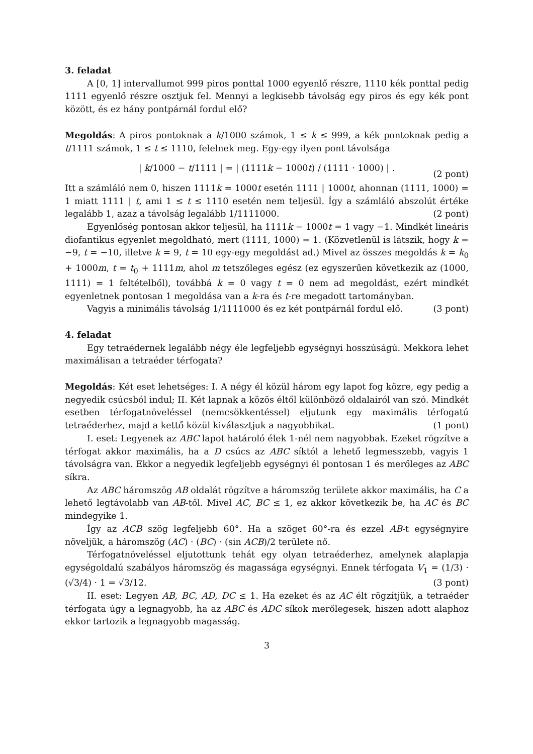3. feladat
A [0, 1] intervallumot 999 piros ponttal 1000 egyenlő részre, 1110 kék ponttal pedig 1111 egyenlő részre osztjuk fel. Mennyi a legkisebb távolság egy piros és egy kék pont között, és ez hány pontpárnál fordul elő?
Megoldás: A piros pontoknak a k/1000 számok, 1 ≤ k ≤ 999, a kék pontoknak pedig a t/1111 számok, 1 ≤ t ≤ 1110, felelnek meg. Egy-egy ilyen pont távolsága
| k/1000 − t/1111 | = | (1111k − 1000t) / (1111 · 1000) | .
(2 pont)
Itt a számláló nem 0, hiszen 1111k = 1000t esetén 1111 | 1000t, ahonnan (1111, 1000) = 1 miatt 1111 | t, ami 1 ≤ t ≤ 1110 esetén nem teljesül. Így a számláló abszolút értéke legalább 1, azaz a távolság legalább 1/1111000. (2 pont)
Egyenlőség pontosan akkor teljesül, ha 1111k − 1000t = 1 vagy −1. Mindkét lineáris diofantikus egyenlet megoldható, mert (1111, 1000) = 1. (Közvetlenül is látszik, hogy k = −9, t = −10, illetve k = 9, t = 10 egy-egy megoldást ad.) Mivel az összes megoldás k = k<sub>0</sub> + 1000m, t = t<sub>0</sub> + 1111m, ahol m tetszőleges egész (ez egyszerűen következik az (1000, 1111) = 1 feltételből), továbbá k = 0 vagy t = 0 nem ad megoldást, ezért mindkét egyenletnek pontosan 1 megoldása van a k-ra és t-re megadott tartományban.
Vagyis a minimális távolság 1/1111000 és ez két pontpárnál fordul elő. (3 pont)
4. feladat
Egy tetraédernek legalább négy éle legfeljebb egységnyi hosszúságú. Mekkora lehet maximálisan a tetraéder térfogata?
Megoldás: Két eset lehetséges: I. A négy él közül három egy lapot fog közre, egy pedig a negyedik csúcsból indul; II. Két lapnak a közös éltől különböző oldalairól van szó. Mindkét esetben térfogatnöveléssel (nemcsökkentéssel) eljutunk egy maximális térfogatú tetraéderhez, majd a kettő közül kiválasztjuk a nagyobbikat. (1 pont)
I. eset: Legyenek az ABC lapot határoló élek 1-nél nem nagyobbak. Ezeket rögzítve a térfogat akkor maximális, ha a D csúcs az ABC síktól a lehető legmesszebb, vagyis 1 távolságra van. Ekkor a negyedik legfeljebb egységnyi él pontosan 1 és merőleges az ABC síkra.
Az ABC háromszög AB oldalát rögzítve a háromszög területe akkor maximális, ha C a lehető legtávolabb van AB-től. Mivel AC, BC ≤ 1, ez akkor következik be, ha AC és BC mindegyike 1.
Így az ACB szög legfeljebb 60°. Ha a szöget 60°-ra és ezzel AB-t egységnyire növeljük, a háromszög (AC) · (BC) · (sin ACB)/2 területe nő.
Térfogatnöveléssel eljutottunk tehát egy olyan tetraéderhez, amelynek alaplapja egységoldalú szabályos háromszög és magassága egységnyi. Ennek térfogata V<sub>1</sub> = (1/3) · (√3/4) · 1 = √3/12. (3 pont)
II. eset: Legyen AB, BC, AD, DC ≤ 1. Ha ezeket és az AC élt rögzítjük, a tetraéder térfogata úgy a legnagyobb, ha az ABC és ADC síkok merőlegesek, hiszen adott alaphoz ekkor tartozik a legnagyobb magasság.
3